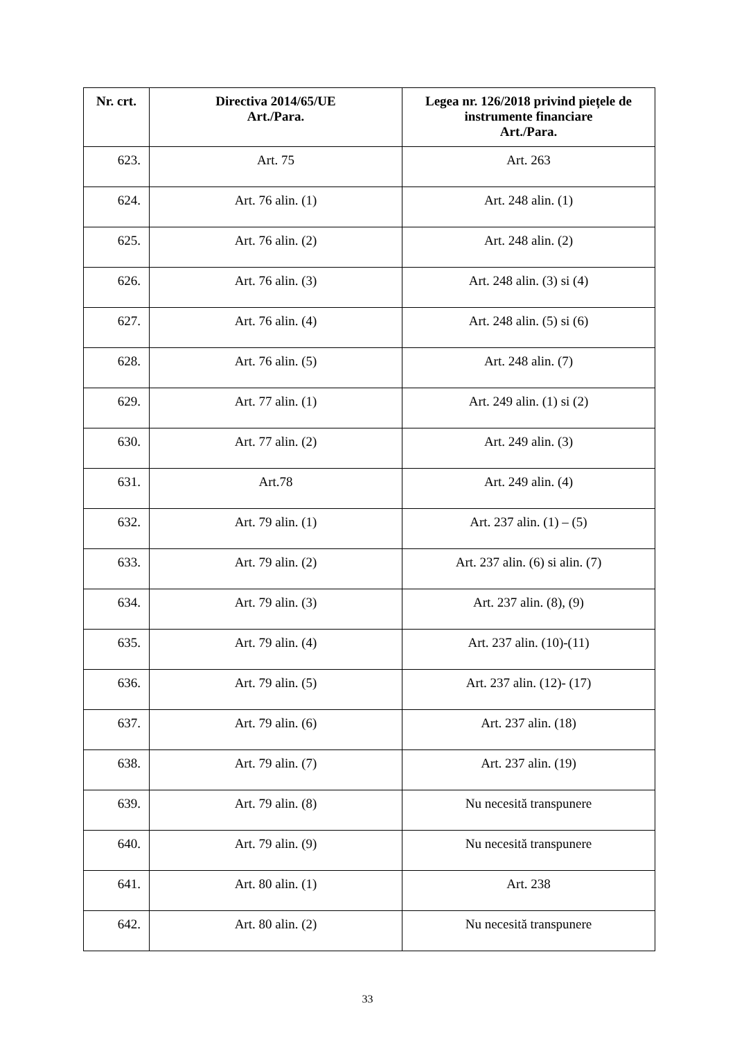| Nr. crt. | Directiva 2014/65/UE Art./Para. | Legea nr. 126/2018 privind piețele de instrumente financiare Art./Para. |
| --- | --- | --- |
| 623. | Art. 75 | Art. 263 |
| 624. | Art. 76 alin. (1) | Art. 248 alin. (1) |
| 625. | Art. 76 alin. (2) | Art. 248 alin. (2) |
| 626. | Art. 76 alin. (3) | Art. 248 alin. (3) si (4) |
| 627. | Art. 76 alin. (4) | Art. 248 alin. (5) si (6) |
| 628. | Art. 76 alin. (5) | Art. 248 alin. (7) |
| 629. | Art. 77 alin. (1) | Art. 249 alin. (1) si (2) |
| 630. | Art. 77 alin. (2) | Art. 249 alin. (3) |
| 631. | Art.78 | Art. 249 alin. (4) |
| 632. | Art. 79 alin. (1) | Art. 237 alin. (1) – (5) |
| 633. | Art. 79 alin. (2) | Art. 237 alin. (6) si alin. (7) |
| 634. | Art. 79 alin. (3) | Art. 237 alin. (8), (9) |
| 635. | Art. 79 alin. (4) | Art. 237 alin. (10)-(11) |
| 636. | Art. 79 alin. (5) | Art. 237 alin. (12)- (17) |
| 637. | Art. 79 alin. (6) | Art. 237 alin. (18) |
| 638. | Art. 79 alin. (7) | Art. 237 alin. (19) |
| 639. | Art. 79 alin. (8) | Nu necesită transpunere |
| 640. | Art. 79 alin. (9) | Nu necesită transpunere |
| 641. | Art. 80 alin. (1) | Art. 238 |
| 642. | Art. 80 alin. (2) | Nu necesită transpunere |
33